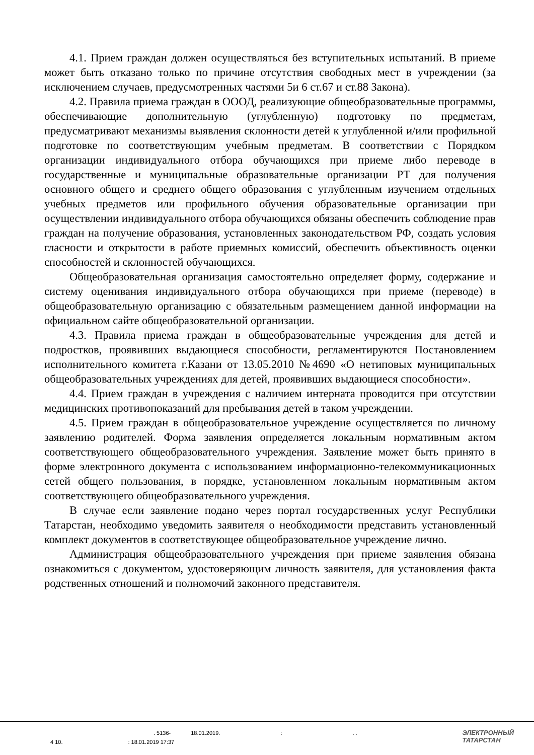4.1. Прием граждан должен осуществляться без вступительных испытаний. В приеме может быть отказано только по причине отсутствия свободных мест в учреждении (за исключением случаев, предусмотренных частями 5и 6 ст.67 и ст.88 Закона).
4.2. Правила приема граждан в ОООД, реализующие общеобразовательные программы, обеспечивающие дополнительную (углубленную) подготовку по предметам, предусматривают механизмы выявления склонности детей к углубленной и/или профильной подготовке по соответствующим учебным предметам. В соответствии с Порядком организации индивидуального отбора обучающихся при приеме либо переводе в государственные и муниципальные образовательные организации РТ для получения основного общего и среднего общего образования с углубленным изучением отдельных учебных предметов или профильного обучения образовательные организации при осуществлении индивидуального отбора обучающихся обязаны обеспечить соблюдение прав граждан на получение образования, установленных законодательством РФ, создать условия гласности и открытости в работе приемных комиссий, обеспечить объективность оценки способностей и склонностей обучающихся.
Общеобразовательная организация самостоятельно определяет форму, содержание и систему оценивания индивидуального отбора обучающихся при приеме (переводе) в общеобразовательную организацию с обязательным размещением данной информации на официальном сайте общеобразовательной организации.
4.3. Правила приема граждан в общеобразовательные учреждения для детей и подростков, проявивших выдающиеся способности, регламентируются Постановлением исполнительного комитета г.Казани от 13.05.2010 №4690 «О нетиповых муниципальных общеобразовательных учреждениях для детей, проявивших выдающиеся способности».
4.4. Прием граждан в учреждения с наличием интерната проводится при отсутствии медицинских противопоказаний для пребывания детей в таком учреждении.
4.5. Прием граждан в общеобразовательное учреждение осуществляется по личному заявлению родителей. Форма заявления определяется локальным нормативным актом соответствующего общеобразовательного учреждения. Заявление может быть принято в форме электронного документа с использованием информационно-телекоммуникационных сетей общего пользования, в порядке, установленном локальным нормативным актом соответствующего общеобразовательного учреждения.
В случае если заявление подано через портал государственных услуг Республики Татарстан, необходимо уведомить заявителя о необходимости представить установленный комплект документов в соответствующее общеобразовательное учреждение лично.
Администрация общеобразовательного учреждения при приеме заявления обязана ознакомиться с документом, удостоверяющим личность заявителя, для установления факта родственных отношений и полномочий законного представителя.
. 5136- 18.01.2019.:. .
4 10.: 18.01.2019 17:37
ЭЛЕКТРОННЫЙ
ТАТАРСТАН